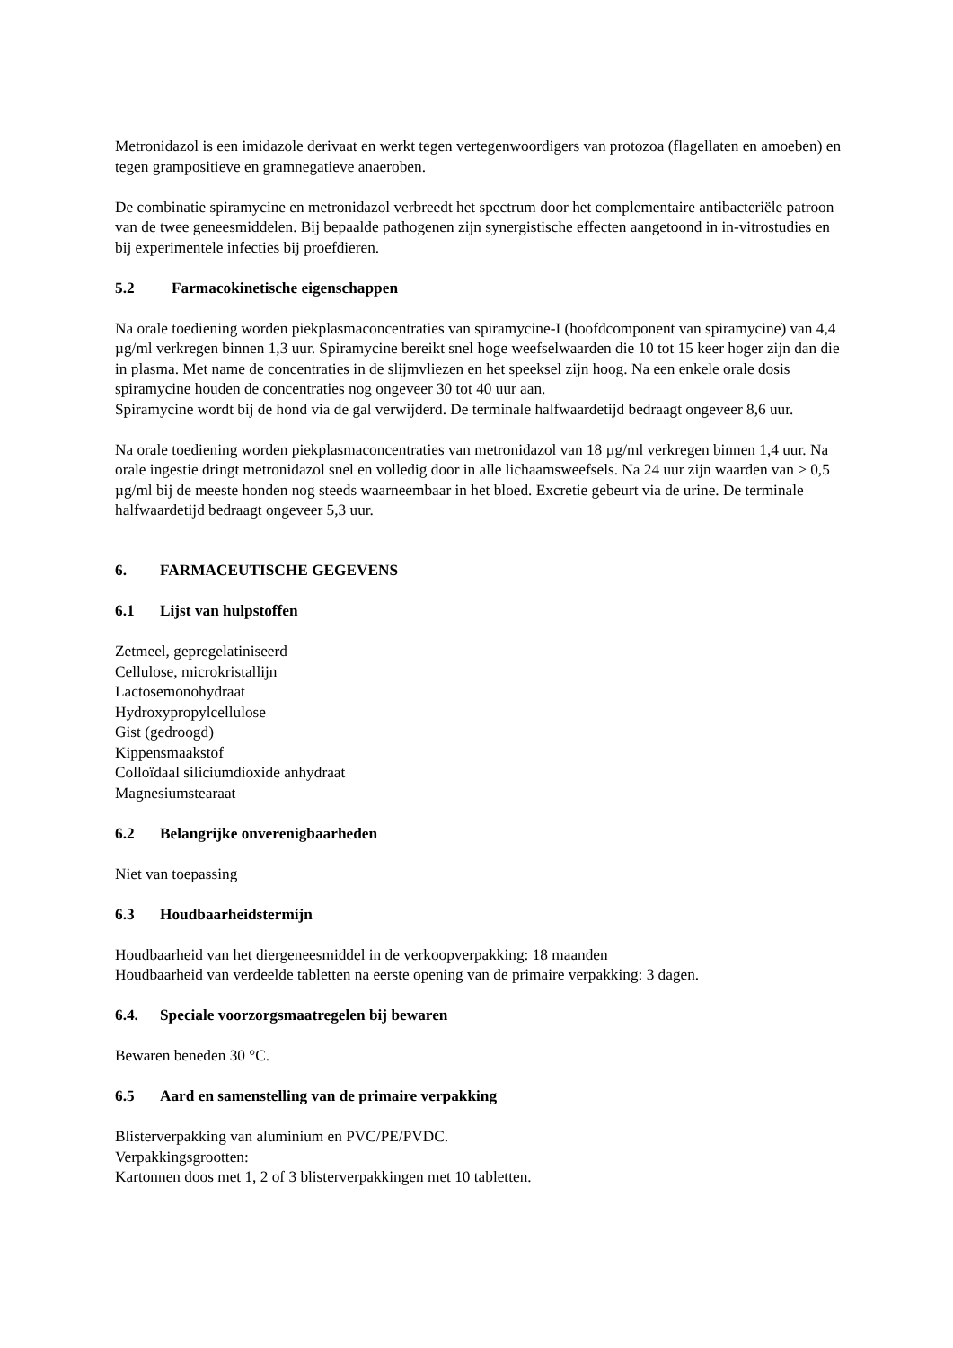Metronidazol is een imidazole derivaat en werkt tegen vertegenwoordigers van protozoa (flagellaten en amoeben) en tegen grampositieve en gramnegatieve anaeroben.
De combinatie spiramycine en metronidazol verbreedt het spectrum door het complementaire antibacteriële patroon van de twee geneesmiddelen. Bij bepaalde pathogenen zijn synergistische effecten aangetoond in in-vitrostudies en bij experimentele infecties bij proefdieren.
5.2 Farmacokinetische eigenschappen
Na orale toediening worden piekplasmaconcentraties van spiramycine-I (hoofdcomponent van spiramycine) van 4,4 µg/ml verkregen binnen 1,3 uur. Spiramycine bereikt snel hoge weefselwaarden die 10 tot 15 keer hoger zijn dan die in plasma. Met name de concentraties in de slijmvliezen en het speeksel zijn hoog. Na een enkele orale dosis spiramycine houden de concentraties nog ongeveer 30 tot 40 uur aan.
Spiramycine wordt bij de hond via de gal verwijderd. De terminale halfwaardetijd bedraagt ongeveer 8,6 uur.
Na orale toediening worden piekplasmaconcentraties van metronidazol van 18 µg/ml verkregen binnen 1,4 uur. Na orale ingestie dringt metronidazol snel en volledig door in alle lichaamsweefsels. Na 24 uur zijn waarden van > 0,5 µg/ml bij de meeste honden nog steeds waarneembaar in het bloed. Excretie gebeurt via de urine. De terminale halfwaardetijd bedraagt ongeveer 5,3 uur.
6. FARMACEUTISCHE GEGEVENS
6.1 Lijst van hulpstoffen
Zetmeel, gepregelatiniseerd
Cellulose, microkristallijn
Lactosemonohydraat
Hydroxypropylcellulose
Gist (gedroogd)
Kippensmaakstof
Colloïdaal siliciumdioxide anhydraat
Magnesiumstearaat
6.2 Belangrijke onverenigbaarheden
Niet van toepassing
6.3 Houdbaarheidstermijn
Houdbaarheid van het diergeneesmiddel in de verkoopverpakking: 18 maanden
Houdbaarheid van verdeelde tabletten na eerste opening van de primaire verpakking: 3 dagen.
6.4. Speciale voorzorgsmaatregelen bij bewaren
Bewaren beneden 30 °C.
6.5 Aard en samenstelling van de primaire verpakking
Blisterverpakking van aluminium en PVC/PE/PVDC.
Verpakkingsgrootten:
Kartonnen doos met 1, 2 of 3 blisterverpakkingen met 10 tabletten.